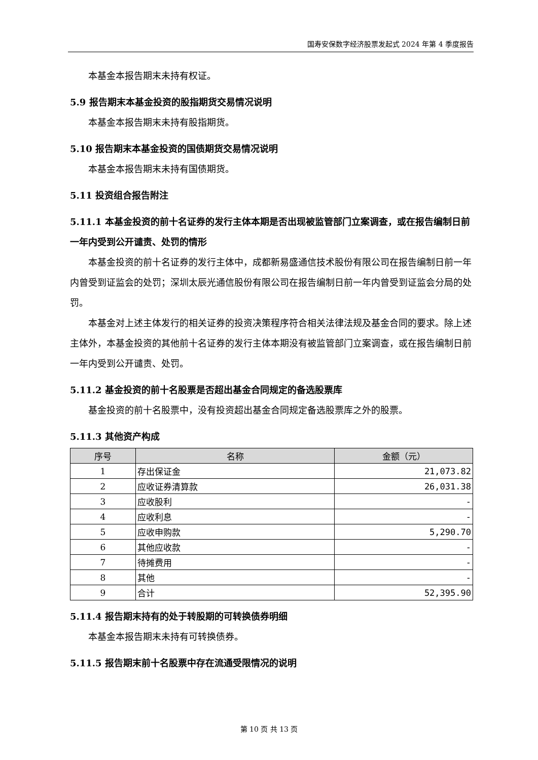国寿安保数字经济股票发起式 2024 年第 4 季度报告
本基金本报告期末未持有权证。
5.9 报告期末本基金投资的股指期货交易情况说明
本基金本报告期末未持有股指期货。
5.10 报告期末本基金投资的国债期货交易情况说明
本基金本报告期末未持有国债期货。
5.11 投资组合报告附注
5.11.1 本基金投资的前十名证券的发行主体本期是否出现被监管部门立案调查，或在报告编制日前一年内受到公开谴责、处罚的情形
本基金投资的前十名证券的发行主体中，成都新易盛通信技术股份有限公司在报告编制日前一年内曾受到证监会的处罚；深圳太辰光通信股份有限公司在报告编制日前一年内曾受到证监会分局的处罚。
本基金对上述主体发行的相关证券的投资决策程序符合相关法律法规及基金合同的要求。除上述主体外，本基金投资的其他前十名证券的发行主体本期没有被监管部门立案调查，或在报告编制日前一年内受到公开谴责、处罚。
5.11.2 基金投资的前十名股票是否超出基金合同规定的备选股票库
基金投资的前十名股票中，没有投资超出基金合同规定备选股票库之外的股票。
5.11.3 其他资产构成
| 序号 | 名称 | 金额（元） |
| --- | --- | --- |
| 1 | 存出保证金 | 21,073.82 |
| 2 | 应收证券清算款 | 26,031.38 |
| 3 | 应收股利 | - |
| 4 | 应收利息 | - |
| 5 | 应收申购款 | 5,290.70 |
| 6 | 其他应收款 | - |
| 7 | 待摊费用 | - |
| 8 | 其他 | - |
| 9 | 合计 | 52,395.90 |
5.11.4 报告期末持有的处于转股期的可转换债券明细
本基金本报告期末未持有可转换债券。
5.11.5 报告期末前十名股票中存在流通受限情况的说明
第 10 页 共 13 页